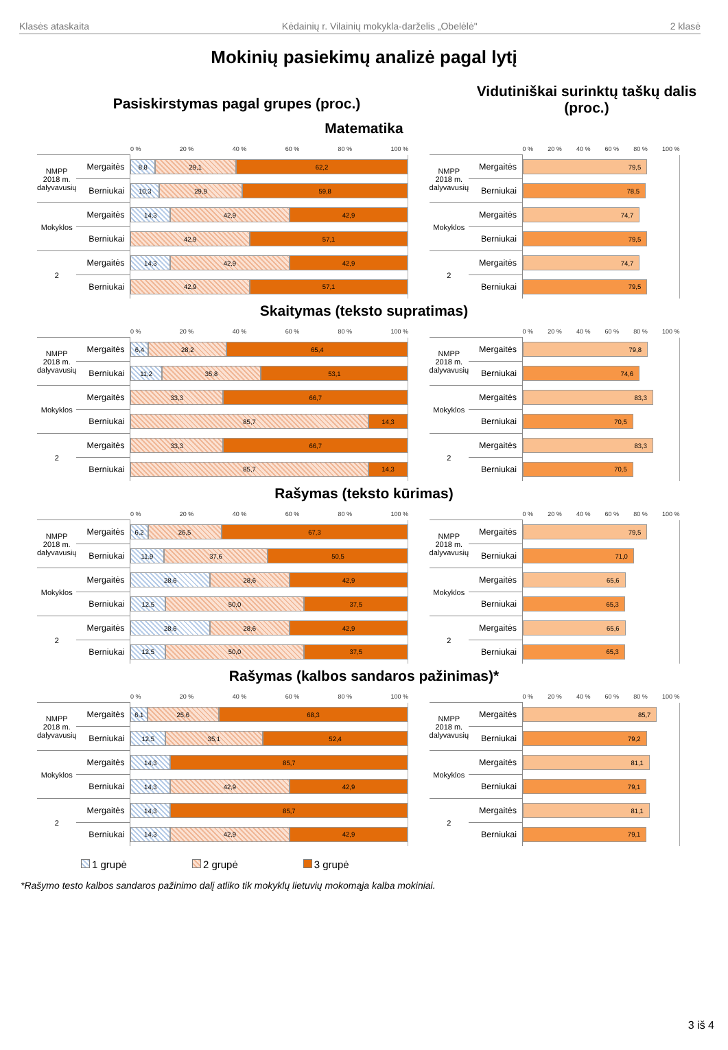Klasės ataskaita Kėdainių r. Vilainių mokykla-darželis „Obelėlė" 2 klasė
Mokinių pasiekimų analizė pagal lytį
Pasiskirstymas pagal grupes (proc.)
Vidutiniškai surinktų taškų dalis (proc.)
Matematika
| | | 0 % 20 % 40 % 60 % 80 % 100 % |
| NMPP 2018 m. dalyvavusių | Mergaitės | 8,8 29,1 62,2 |
| | Berniukai | 10,3 29,9 59,8 |
| Mokyklos | Mergaitės | 14,3 42,9 42,9 |
| | Berniukai | 42,9 57,1 |
| 2 | Mergaitės | 14,3 42,9 42,9 |
| | Berniukai | 42,9 57,1 |
| | | 0 % 20 % 40 % 60 % 80 % 100 % |
| NMPP 2018 m. dalyvavusių | Mergaitės | 79,5 |
| | Berniukai | 78,5 |
| Mokyklos | Mergaitės | 74,7 |
| | Berniukai | 79,5 |
| 2 | Mergaitės | 74,7 |
| | Berniukai | 79,5 |
Skaitymas (teksto supratimas)
| | | 0 % 20 % 40 % 60 % 80 % 100 % |
| NMPP 2018 m. dalyvavusių | Mergaitės | 6,4 28,2 65,4 |
| | Berniukai | 11,2 35,8 53,1 |
| Mokyklos | Mergaitės | 33,3 66,7 |
| | Berniukai | 85,7 14,3 |
| 2 | Mergaitės | 33,3 66,7 |
| | Berniukai | 85,7 14,3 |
| | | 0 % 20 % 40 % 60 % 80 % 100 % |
| NMPP 2018 m. dalyvavusių | Mergaitės | 79,8 |
| | Berniukai | 74,6 |
| Mokyklos | Mergaitės | 83,3 |
| | Berniukai | 70,5 |
| 2 | Mergaitės | 83,3 |
| | Berniukai | 70,5 |
Rašymas (teksto kūrimas)
| | | 0 % 20 % 40 % 60 % 80 % 100 % |
| NMPP 2018 m. dalyvavusių | Mergaitės | 6,2 26,5 67,3 |
| | Berniukai | 11,9 37,6 50,5 |
| Mokyklos | Mergaitės | 28,6 28,6 42,9 |
| | Berniukai | 12,5 50,0 37,5 |
| 2 | Mergaitės | 28,6 28,6 42,9 |
| | Berniukai | 12,5 50,0 37,5 |
| | | 0 % 20 % 40 % 60 % 80 % 100 % |
| NMPP 2018 m. dalyvavusių | Mergaitės | 79,5 |
| | Berniukai | 71,0 |
| Mokyklos | Mergaitės | 65,6 |
| | Berniukai | 65,3 |
| 2 | Mergaitės | 65,6 |
| | Berniukai | 65,3 |
Rašymas (kalbos sandaros pažinimas)*
| | | 0 % 20 % 40 % 60 % 80 % 100 % |
| NMPP 2018 m. dalyvavusių | Mergaitės | 6,1 25,6 68,3 |
| | Berniukai | 12,5 35,1 52,4 |
| Mokyklos | Mergaitės | 14,3 85,7 |
| | Berniukai | 14,3 42,9 42,9 |
| 2 | Mergaitės | 14,3 85,7 |
| | Berniukai | 14,3 42,9 42,9 |
| | | 0 % 20 % 40 % 60 % 80 % 100 % |
| NMPP 2018 m. dalyvavusių | Mergaitės | 85,7 |
| | Berniukai | 79,2 |
| Mokyklos | Mergaitės | 81,1 |
| | Berniukai | 79,1 |
| 2 | Mergaitės | 81,1 |
| | Berniukai | 79,1 |
1 grupė 2 grupė 3 grupė
*Rašymo testo kalbos sandaros pažinimo dalį atliko tik mokyklų lietuvių mokomąja kalba mokiniai.
3 iš 4